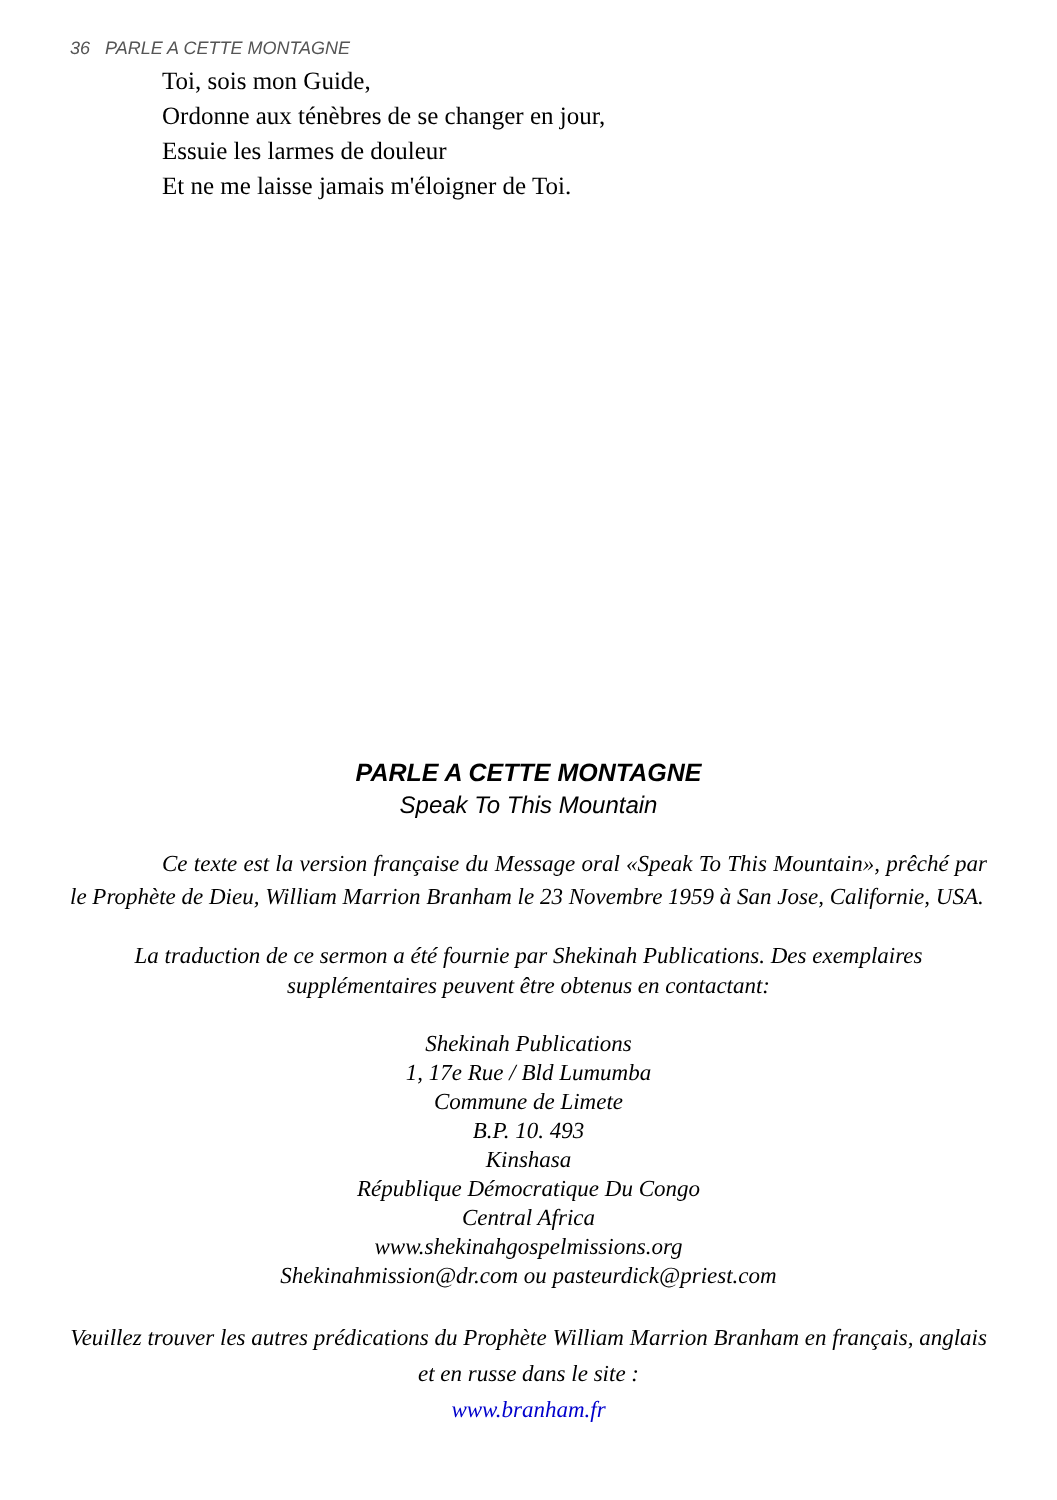36 PARLE A CETTE MONTAGNE
Toi, sois mon Guide,
Ordonne aux ténèbres de se changer en jour,
Essuie les larmes de douleur
Et ne me laisse jamais m'éloigner de Toi.
PARLE A CETTE MONTAGNE
Speak To This Mountain
Ce texte est la version française du Message oral «Speak To This Mountain», prêché par le Prophète de Dieu, William Marrion Branham le 23 Novembre 1959 à San Jose, Californie, USA.
La traduction de ce sermon a été fournie par Shekinah Publications. Des exemplaires supplémentaires peuvent être obtenus en contactant:
Shekinah Publications
1, 17e Rue / Bld Lumumba
Commune de Limete
B.P. 10. 493
Kinshasa
République Démocratique Du Congo
Central Africa
www.shekinahgospelmissions.org
Shekinahmission@dr.com ou pasteurdick@priest.com
Veuillez trouver les autres prédications du Prophète William Marrion Branham en français, anglais et en russe dans le site :
www.branham.fr